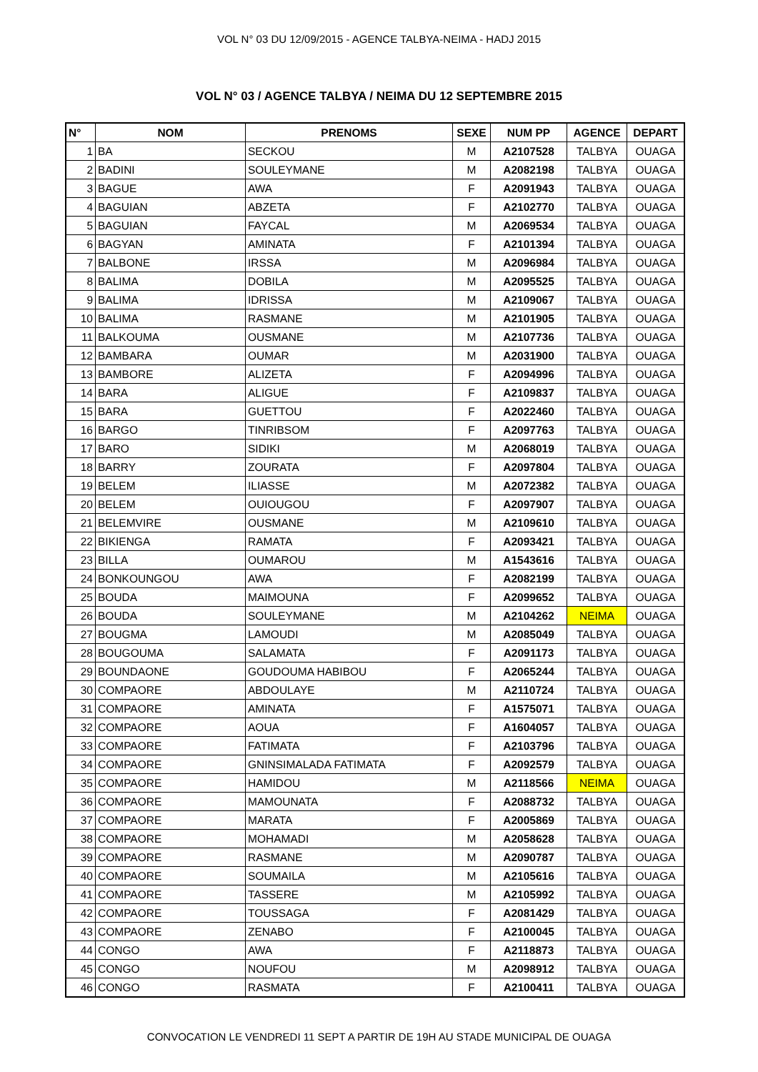VOL N° 03 DU 12/09/2015 - AGENCE TALBYA-NEIMA - HADJ 2015
VOL N° 03 / AGENCE TALBYA / NEIMA DU 12 SEPTEMBRE 2015
| N° | NOM | PRENOMS | SEXE | NUM PP | AGENCE | DEPART |
| --- | --- | --- | --- | --- | --- | --- |
| 1 | BA | SECKOU | M | A2107528 | TALBYA | OUAGA |
| 2 | BADINI | SOULEYMANE | M | A2082198 | TALBYA | OUAGA |
| 3 | BAGUE | AWA | F | A2091943 | TALBYA | OUAGA |
| 4 | BAGUIAN | ABZETA | F | A2102770 | TALBYA | OUAGA |
| 5 | BAGUIAN | FAYCAL | M | A2069534 | TALBYA | OUAGA |
| 6 | BAGYAN | AMINATA | F | A2101394 | TALBYA | OUAGA |
| 7 | BALBONE | IRSSA | M | A2096984 | TALBYA | OUAGA |
| 8 | BALIMA | DOBILA | M | A2095525 | TALBYA | OUAGA |
| 9 | BALIMA | IDRISSA | M | A2109067 | TALBYA | OUAGA |
| 10 | BALIMA | RASMANE | M | A2101905 | TALBYA | OUAGA |
| 11 | BALKOUMA | OUSMANE | M | A2107736 | TALBYA | OUAGA |
| 12 | BAMBARA | OUMAR | M | A2031900 | TALBYA | OUAGA |
| 13 | BAMBORE | ALIZETA | F | A2094996 | TALBYA | OUAGA |
| 14 | BARA | ALIGUE | F | A2109837 | TALBYA | OUAGA |
| 15 | BARA | GUETTOU | F | A2022460 | TALBYA | OUAGA |
| 16 | BARGO | TINRIBSOM | F | A2097763 | TALBYA | OUAGA |
| 17 | BARO | SIDIKI | M | A2068019 | TALBYA | OUAGA |
| 18 | BARRY | ZOURATA | F | A2097804 | TALBYA | OUAGA |
| 19 | BELEM | ILIASSE | M | A2072382 | TALBYA | OUAGA |
| 20 | BELEM | OUIOUGOU | F | A2097907 | TALBYA | OUAGA |
| 21 | BELEMVIRE | OUSMANE | M | A2109610 | TALBYA | OUAGA |
| 22 | BIKIENGA | RAMATA | F | A2093421 | TALBYA | OUAGA |
| 23 | BILLA | OUMAROU | M | A1543616 | TALBYA | OUAGA |
| 24 | BONKOUNGOU | AWA | F | A2082199 | TALBYA | OUAGA |
| 25 | BOUDA | MAIMOUNA | F | A2099652 | TALBYA | OUAGA |
| 26 | BOUDA | SOULEYMANE | M | A2104262 | NEIMA | OUAGA |
| 27 | BOUGMA | LAMOUDI | M | A2085049 | TALBYA | OUAGA |
| 28 | BOUGOUMA | SALAMATA | F | A2091173 | TALBYA | OUAGA |
| 29 | BOUNDAONE | GOUDOUMA HABIBOU | F | A2065244 | TALBYA | OUAGA |
| 30 | COMPAORE | ABDOULAYE | M | A2110724 | TALBYA | OUAGA |
| 31 | COMPAORE | AMINATA | F | A1575071 | TALBYA | OUAGA |
| 32 | COMPAORE | AOUA | F | A1604057 | TALBYA | OUAGA |
| 33 | COMPAORE | FATIMATA | F | A2103796 | TALBYA | OUAGA |
| 34 | COMPAORE | GNINSIMALADA FATIMATA | F | A2092579 | TALBYA | OUAGA |
| 35 | COMPAORE | HAMIDOU | M | A2118566 | NEIMA | OUAGA |
| 36 | COMPAORE | MAMOUNATA | F | A2088732 | TALBYA | OUAGA |
| 37 | COMPAORE | MARATA | F | A2005869 | TALBYA | OUAGA |
| 38 | COMPAORE | MOHAMADI | M | A2058628 | TALBYA | OUAGA |
| 39 | COMPAORE | RASMANE | M | A2090787 | TALBYA | OUAGA |
| 40 | COMPAORE | SOUMAILA | M | A2105616 | TALBYA | OUAGA |
| 41 | COMPAORE | TASSERE | M | A2105992 | TALBYA | OUAGA |
| 42 | COMPAORE | TOUSSAGA | F | A2081429 | TALBYA | OUAGA |
| 43 | COMPAORE | ZENABO | F | A2100045 | TALBYA | OUAGA |
| 44 | CONGO | AWA | F | A2118873 | TALBYA | OUAGA |
| 45 | CONGO | NOUFOU | M | A2098912 | TALBYA | OUAGA |
| 46 | CONGO | RASMATA | F | A2100411 | TALBYA | OUAGA |
CONVOCATION LE VENDREDI 11 SEPT A PARTIR DE 19H AU STADE MUNICIPAL DE OUAGA